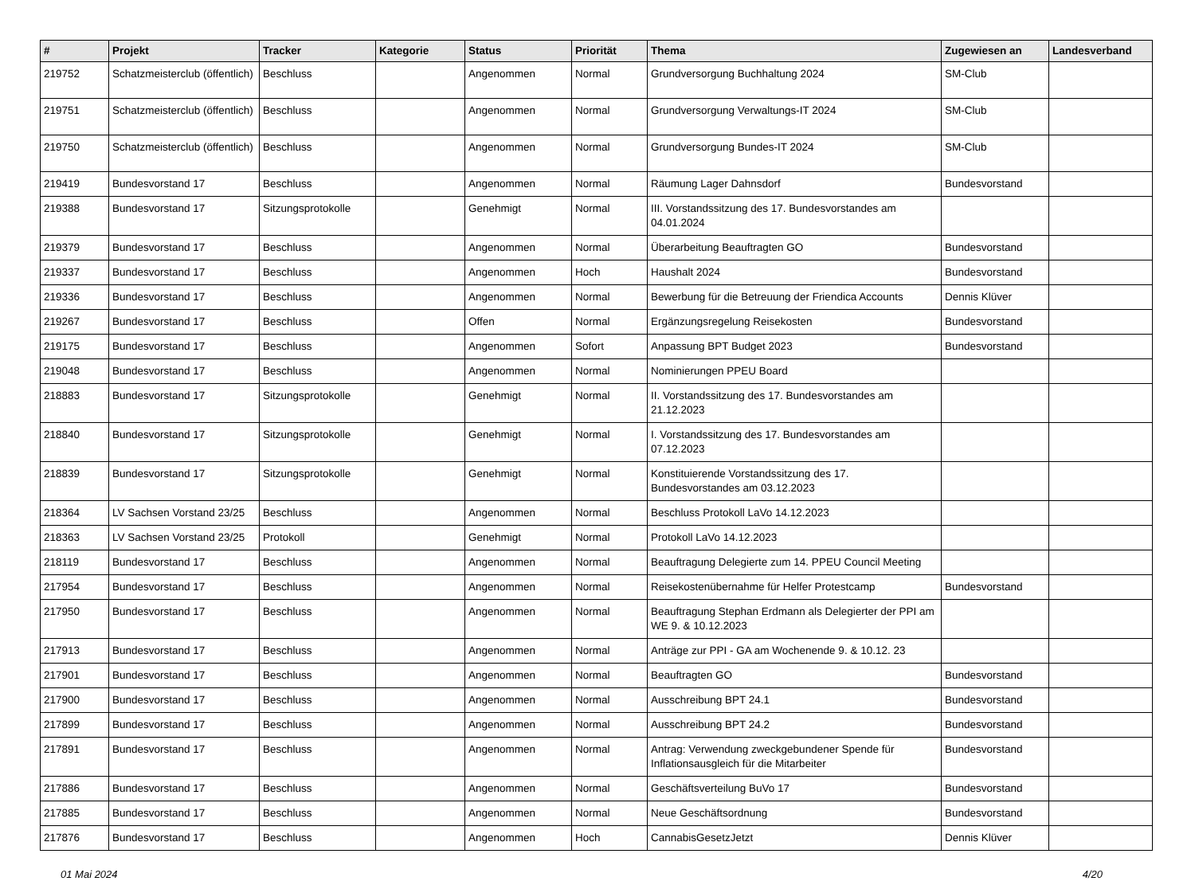| # | Projekt | Tracker | Kategorie | Status | Priorität | Thema | Zugewiesen an | Landesverband |
| --- | --- | --- | --- | --- | --- | --- | --- | --- |
| 219752 | Schatzmeisterclub (öffentlich) | Beschluss | | Angenommen | Normal | Grundversorgung Buchhaltung 2024 | SM-Club | |
| 219751 | Schatzmeisterclub (öffentlich) | Beschluss | | Angenommen | Normal | Grundversorgung Verwaltungs-IT 2024 | SM-Club | |
| 219750 | Schatzmeisterclub (öffentlich) | Beschluss | | Angenommen | Normal | Grundversorgung Bundes-IT 2024 | SM-Club | |
| 219419 | Bundesvorstand 17 | Beschluss | | Angenommen | Normal | Räumung Lager Dahnsdorf | Bundesvorstand | |
| 219388 | Bundesvorstand 17 | Sitzungsprotokolle | | Genehmigt | Normal | III. Vorstandssitzung des 17. Bundesvorstandes am 04.01.2024 | | |
| 219379 | Bundesvorstand 17 | Beschluss | | Angenommen | Normal | Überarbeitung Beauftragten GO | Bundesvorstand | |
| 219337 | Bundesvorstand 17 | Beschluss | | Angenommen | Hoch | Haushalt 2024 | Bundesvorstand | |
| 219336 | Bundesvorstand 17 | Beschluss | | Angenommen | Normal | Bewerbung für die Betreuung der Friendica Accounts | Dennis Klüver | |
| 219267 | Bundesvorstand 17 | Beschluss | | Offen | Normal | Ergänzungsregelung Reisekosten | Bundesvorstand | |
| 219175 | Bundesvorstand 17 | Beschluss | | Angenommen | Sofort | Anpassung BPT Budget 2023 | Bundesvorstand | |
| 219048 | Bundesvorstand 17 | Beschluss | | Angenommen | Normal | Nominierungen PPEU Board | | |
| 218883 | Bundesvorstand 17 | Sitzungsprotokolle | | Genehmigt | Normal | II. Vorstandssitzung des 17. Bundesvorstandes am 21.12.2023 | | |
| 218840 | Bundesvorstand 17 | Sitzungsprotokolle | | Genehmigt | Normal | I. Vorstandssitzung des 17. Bundesvorstandes am 07.12.2023 | | |
| 218839 | Bundesvorstand 17 | Sitzungsprotokolle | | Genehmigt | Normal | Konstituierende Vorstandssitzung des 17. Bundesvorstandes am 03.12.2023 | | |
| 218364 | LV Sachsen Vorstand 23/25 | Beschluss | | Angenommen | Normal | Beschluss Protokoll LaVo 14.12.2023 | | |
| 218363 | LV Sachsen Vorstand 23/25 | Protokoll | | Genehmigt | Normal | Protokoll LaVo 14.12.2023 | | |
| 218119 | Bundesvorstand 17 | Beschluss | | Angenommen | Normal | Beauftragung Delegierte zum 14. PPEU Council Meeting | | |
| 217954 | Bundesvorstand 17 | Beschluss | | Angenommen | Normal | Reisekostenübernahme für Helfer Protestcamp | Bundesvorstand | |
| 217950 | Bundesvorstand 17 | Beschluss | | Angenommen | Normal | Beauftragung Stephan Erdmann als Delegierter der PPI am WE 9. & 10.12.2023 | | |
| 217913 | Bundesvorstand 17 | Beschluss | | Angenommen | Normal | Anträge zur PPI - GA am Wochenende 9. & 10.12. 23 | | |
| 217901 | Bundesvorstand 17 | Beschluss | | Angenommen | Normal | Beauftragten GO | Bundesvorstand | |
| 217900 | Bundesvorstand 17 | Beschluss | | Angenommen | Normal | Ausschreibung BPT 24.1 | Bundesvorstand | |
| 217899 | Bundesvorstand 17 | Beschluss | | Angenommen | Normal | Ausschreibung BPT 24.2 | Bundesvorstand | |
| 217891 | Bundesvorstand 17 | Beschluss | | Angenommen | Normal | Antrag: Verwendung zweckgebundener Spende für Inflationsausgleich für die Mitarbeiter | Bundesvorstand | |
| 217886 | Bundesvorstand 17 | Beschluss | | Angenommen | Normal | Geschäftsverteilung BuVo 17 | Bundesvorstand | |
| 217885 | Bundesvorstand 17 | Beschluss | | Angenommen | Normal | Neue Geschäftsordnung | Bundesvorstand | |
| 217876 | Bundesvorstand 17 | Beschluss | | Angenommen | Hoch | CannabisGesetzJetzt | Dennis Klüver | |
01 Mai 2024 4/20